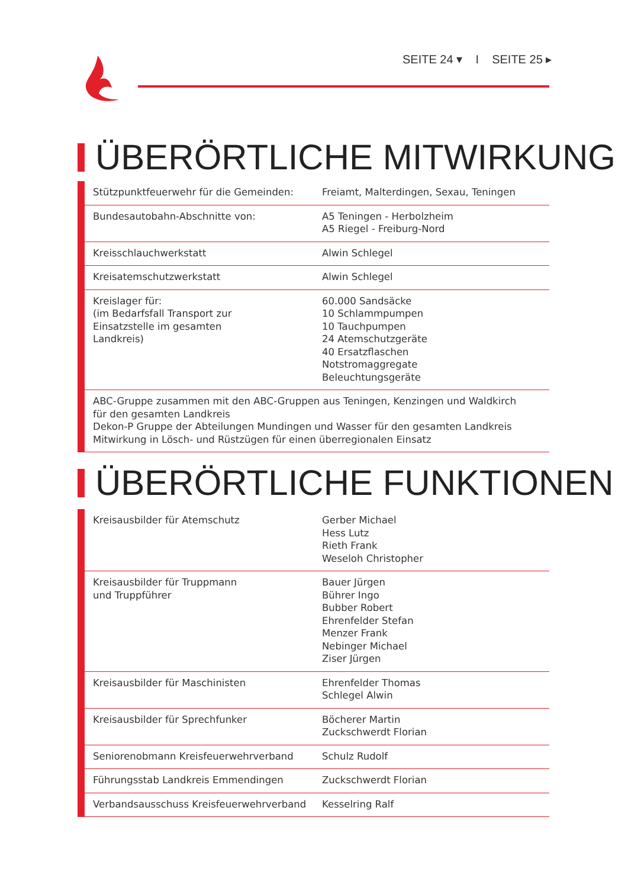SEITE 24 ▾ I SEITE 25 ▸
ÜBERÖRTLICHE MITWIRKUNG
| Stützpunktfeuerwehr für die Gemeinden: | Freiamt, Malterdingen, Sexau, Teningen |
| Bundesautobahn-Abschnitte von: | A5 Teningen - Herbolzheim A5 Riegel - Freiburg-Nord |
| Kreisschlauchwerkstatt | Alwin Schlegel |
| Kreisatemschutzwerkstatt | Alwin Schlegel |
| Kreislager für: (im Bedarfsfall Transport zur Einsatzstelle im gesamten Landkreis) | 60.000 Sandsäcke 10 Schlammpumpen 10 Tauchpumpen 24 Atemschutzgeräte 40 Ersatzflaschen Notstromaggregate Beleuchtungsgeräte |
| ABC-Gruppe zusammen mit den ABC-Gruppen aus Teningen, Kenzingen und Waldkirch für den gesamten Landkreis Dekon-P Gruppe der Abteilungen Mundingen und Wasser für den gesamten Landkreis Mitwirkung in Lösch- und Rüstzügen für einen überregionalen Einsatz | |
ÜBERÖRTLICHE FUNKTIONEN
| Kreisausbilder für Atemschutz | Gerber Michael Hess Lutz Rieth Frank Weseloh Christopher |
| Kreisausbilder für Truppmann und Truppführer | Bauer Jürgen Bührer Ingo Bubber Robert Ehrenfelder Stefan Menzer Frank Nebinger Michael Ziser Jürgen |
| Kreisausbilder für Maschinisten | Ehrenfelder Thomas Schlegel Alwin |
| Kreisausbilder für Sprechfunker | Böcherer Martin Zuckschwerdt Florian |
| Seniorenobmann Kreisfeuerwehrverband | Schulz Rudolf |
| Führungsstab Landkreis Emmendingen | Zuckschwerdt Florian |
| Verbandsausschuss Kreisfeuerwehrverband | Kesselring Ralf |